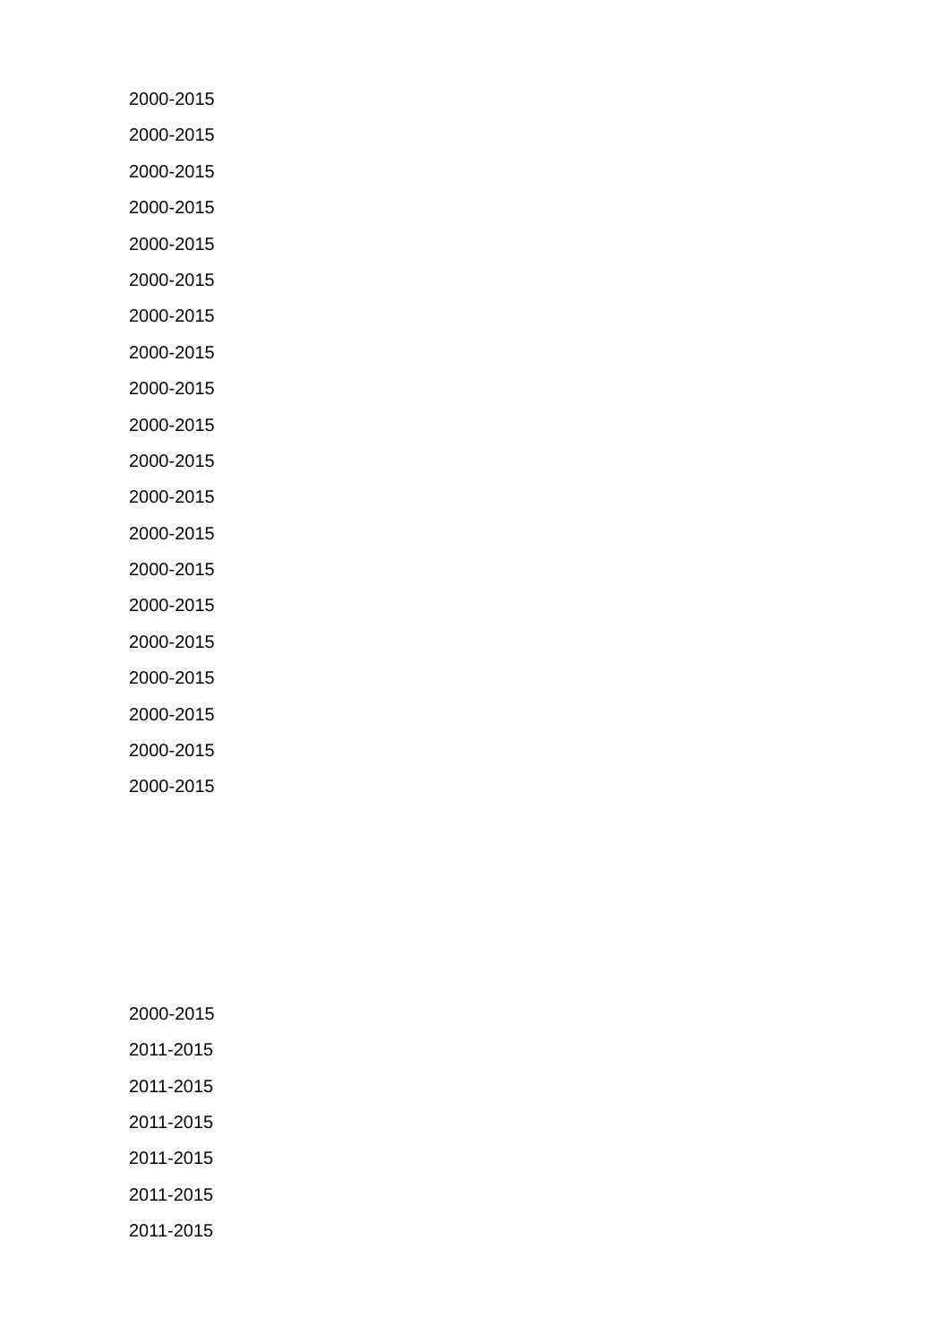2000-2015
2000-2015
2000-2015
2000-2015
2000-2015
2000-2015
2000-2015
2000-2015
2000-2015
2000-2015
2000-2015
2000-2015
2000-2015
2000-2015
2000-2015
2000-2015
2000-2015
2000-2015
2000-2015
2000-2015
2000-2015
2011-2015
2011-2015
2011-2015
2011-2015
2011-2015
2011-2015